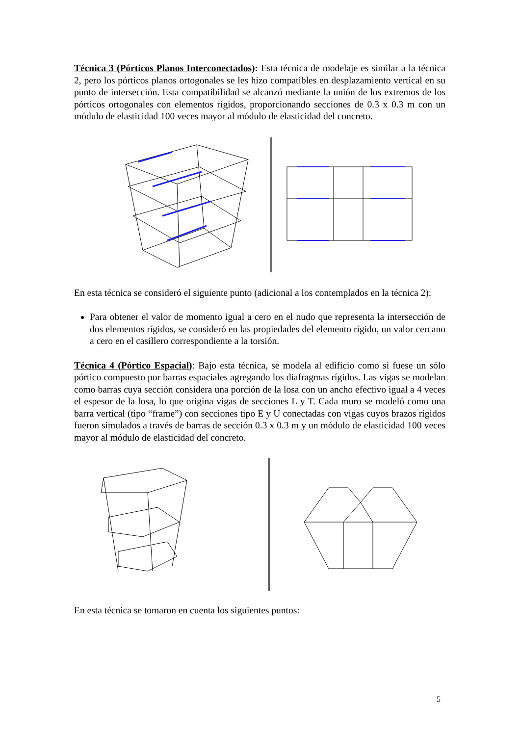Técnica 3 (Pórticos Planos Interconectados): Esta técnica de modelaje es similar a la técnica 2, pero los pórticos planos ortogonales se les hizo compatibles en desplazamiento vertical en su punto de intersección. Esta compatibilidad se alcanzó mediante la unión de los extremos de los pórticos ortogonales con elementos rígidos, proporcionando secciones de 0.3 x 0.3 m con un módulo de elasticidad 100 veces mayor al módulo de elasticidad del concreto.
En esta técnica se consideró el siguiente punto (adicional a los contemplados en la técnica 2):
Para obtener el valor de momento igual a cero en el nudo que representa la intersección de dos elementos rígidos, se consideró en las propiedades del elemento rígido, un valor cercano a cero en el casillero correspondiente a la torsión.
Técnica 4 (Pórtico Espacial): Bajo esta técnica, se modela al edificio como si fuese un sólo pórtico compuesto por barras espaciales agregando los diafragmas rígidos. Las vigas se modelan como barras cuya sección considera una porción de la losa con un ancho efectivo igual a 4 veces el espesor de la losa, lo que origina vigas de secciones L y T. Cada muro se modeló como una barra vertical (tipo “frame”) con secciones tipo E y U conectadas con vigas cuyos brazos rígidos fueron simulados a través de barras de sección 0.3 x 0.3 m y un módulo de elasticidad 100 veces mayor al módulo de elasticidad del concreto.
En esta técnica se tomaron en cuenta los siguientes puntos:
5